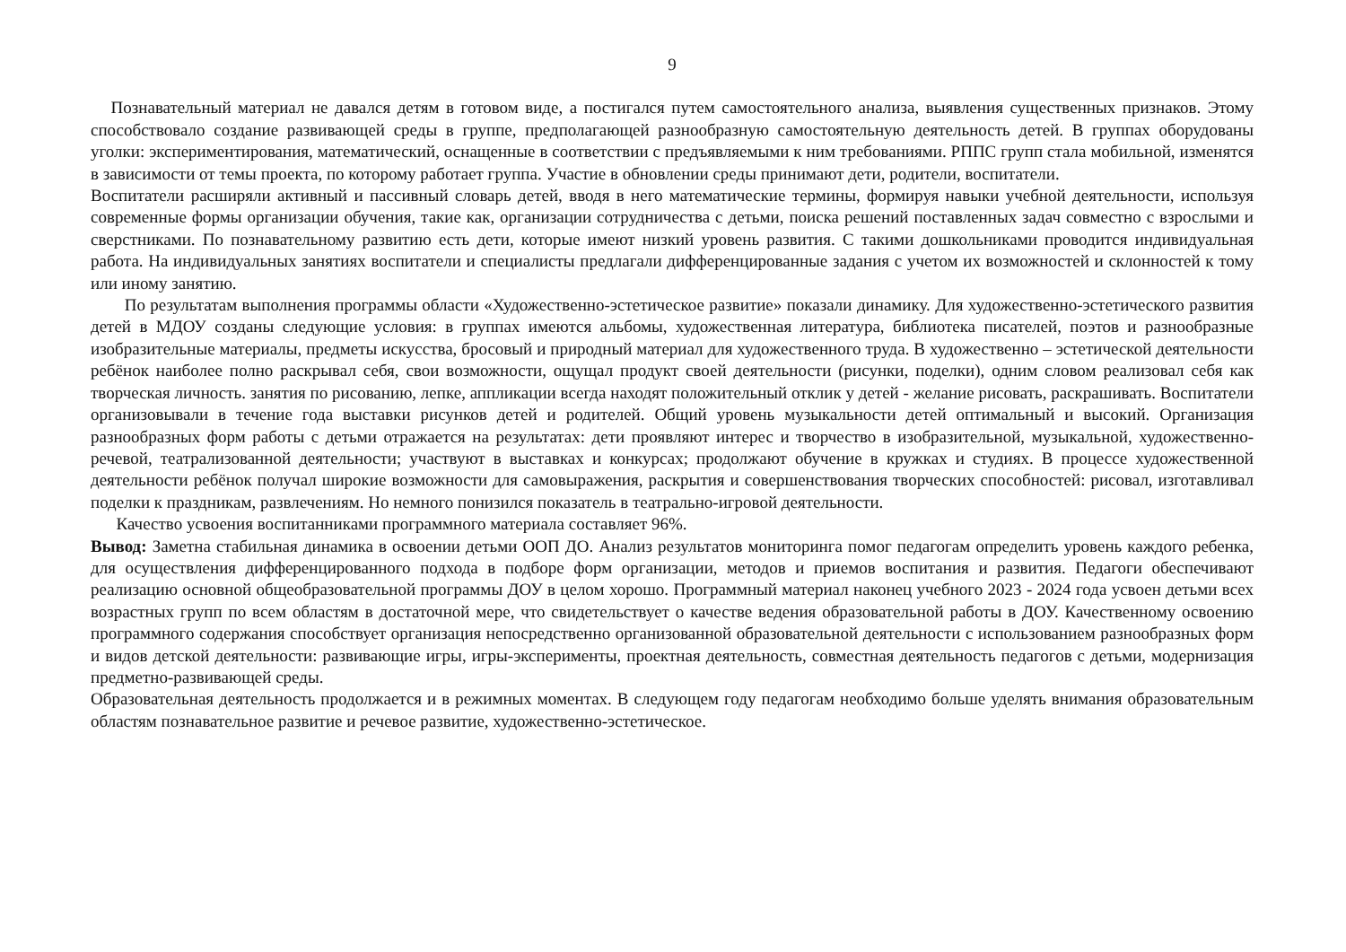9
Познавательный материал не давался детям в готовом виде, а постигался путем самостоятельного анализа, выявления существенных признаков. Этому способствовало создание развивающей среды в группе, предполагающей разнообразную самостоятельную деятельность детей. В группах оборудованы уголки: экспериментирования, математический, оснащенные в соответствии с предъявляемыми к ним требованиями. РППС групп стала мобильной, изменятся в зависимости от темы проекта, по которому работает группа. Участие в обновлении среды принимают дети, родители, воспитатели.
Воспитатели расширяли активный и пассивный словарь детей, вводя в него математические термины, формируя навыки учебной деятельности, используя современные формы организации обучения, такие как, организации сотрудничества с детьми, поиска решений поставленных задач совместно с взрослыми и сверстниками. По познавательному развитию есть дети, которые имеют низкий уровень развития. С такими дошкольниками проводится индивидуальная работа. На индивидуальных занятиях воспитатели и специалисты предлагали дифференцированные задания с учетом их возможностей и склонностей к тому или иному занятию.
По результатам выполнения программы области «Художественно-эстетическое развитие» показали динамику. Для художественно-эстетического развития детей в МДОУ созданы следующие условия: в группах имеются альбомы, художественная литература, библиотека писателей, поэтов и разнообразные изобразительные материалы, предметы искусства, бросовый и природный материал для художественного труда. В художественно – эстетической деятельности ребёнок наиболее полно раскрывал себя, свои возможности, ощущал продукт своей деятельности (рисунки, поделки), одним словом реализовал себя как творческая личность. занятия по рисованию, лепке, аппликации всегда находят положительный отклик у детей - желание рисовать, раскрашивать. Воспитатели организовывали в течение года выставки рисунков детей и родителей. Общий уровень музыкальности детей оптимальный и высокий. Организация разнообразных форм работы с детьми отражается на результатах: дети проявляют интерес и творчество в изобразительной, музыкальной, художественно-речевой, театрализованной деятельности; участвуют в выставках и конкурсах; продолжают обучение в кружках и студиях. В процессе художественной деятельности ребёнок получал широкие возможности для самовыражения, раскрытия и совершенствования творческих способностей: рисовал, изготавливал поделки к праздникам, развлечениям. Но немного понизился показатель в театрально-игровой деятельности.
Качество усвоения воспитанниками программного материала составляет 96%.
Вывод: Заметна стабильная динамика в освоении детьми ООП ДО. Анализ результатов мониторинга помог педагогам определить уровень каждого ребенка, для осуществления дифференцированного подхода в подборе форм организации, методов и приемов воспитания и развития. Педагоги обеспечивают реализацию основной общеобразовательной программы ДОУ в целом хорошо. Программный материал наконец учебного 2023 - 2024 года усвоен детьми всех возрастных групп по всем областям в достаточной мере, что свидетельствует о качестве ведения образовательной работы в ДОУ. Качественному освоению программного содержания способствует организация непосредственно организованной образовательной деятельности с использованием разнообразных форм и видов детской деятельности: развивающие игры, игры-эксперименты, проектная деятельность, совместная деятельность педагогов с детьми, модернизация предметно-развивающей среды.
Образовательная деятельность продолжается и в режимных моментах. В следующем году педагогам необходимо больше уделять внимания образовательным областям познавательное развитие и речевое развитие, художественно-эстетическое.